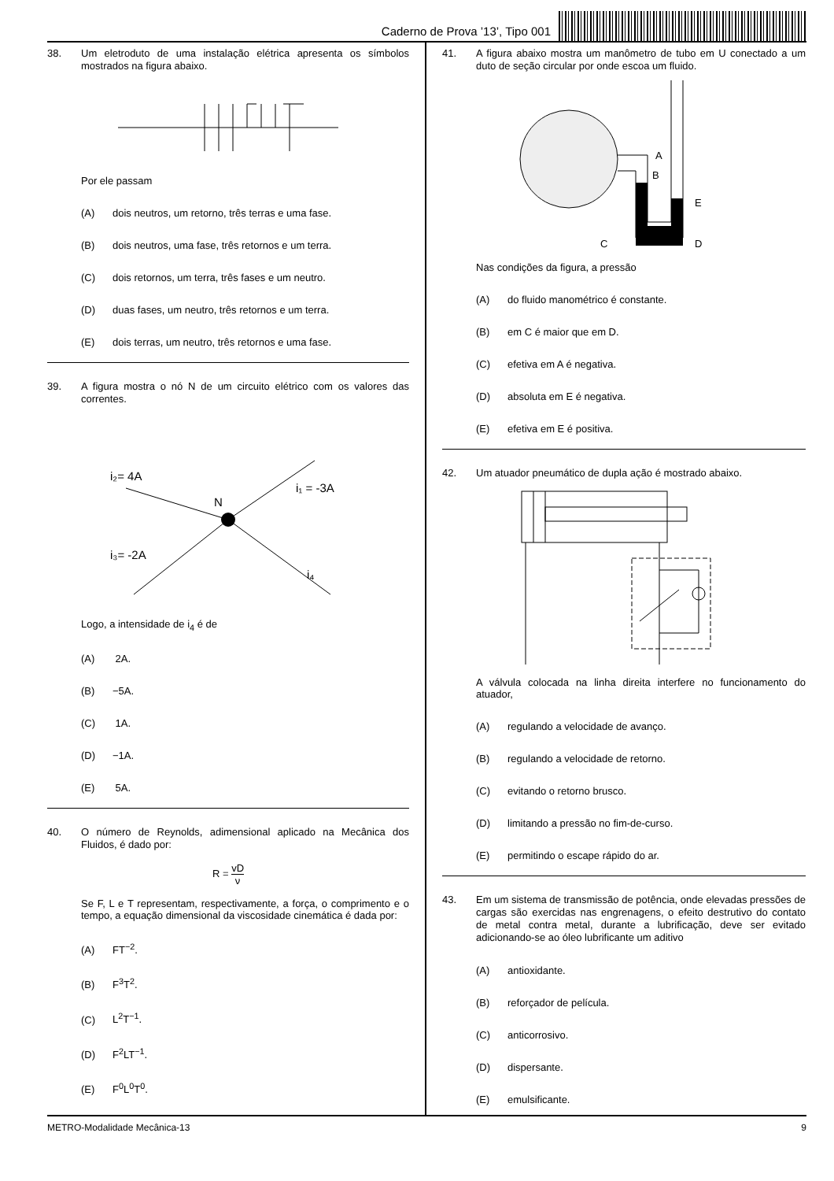Caderno de Prova ’13’, Tipo 001
38. Um eletroduto de uma instalação elétrica apresenta os símbolos mostrados na figura abaixo.
Por ele passam
(A) dois neutros, um retorno, três terras e uma fase.
(B) dois neutros, uma fase, três retornos e um terra.
(C) dois retornos, um terra, três fases e um neutro.
(D) duas fases, um neutro, três retornos e um terra.
(E) dois terras, um neutro, três retornos e uma fase.
39. A figura mostra o nó N de um circuito elétrico com os valores das correntes.
i₂= 4A
N
i₁ = -3A
i₃= -2A
i₄
Logo, a intensidade de i<sub>4</sub> é de
(A) 2A.
(B) −5A.
(C) 1A.
(D) −1A.
(E) 5A.
40. O número de Reynolds, adimensional aplicado na Mecânica dos Fluidos, é dado por:
R = vD ν
Se F, L e T representam, respectivamente, a força, o comprimento e o tempo, a equação dimensional da viscosidade cinemática é dada por:
(A) FT<sup>−2</sup>.
(B) F<sup>3</sup>T<sup>2</sup>.
(C) L<sup>2</sup>T<sup>−1</sup>.
(D) F<sup>2</sup>LT<sup>−1</sup>.
(E) F<sup>0</sup>L<sup>0</sup>T<sup>0</sup>.
41. A figura abaixo mostra um manômetro de tubo em U conectado a um duto de seção circular por onde escoa um fluido.
A
B
E
C
D
Nas condições da figura, a pressão
(A) do fluido manométrico é constante.
(B) em C é maior que em D.
(C) efetiva em A é negativa.
(D) absoluta em E é negativa.
(E) efetiva em E é positiva.
42. Um atuador pneumático de dupla ação é mostrado abaixo.
A válvula colocada na linha direita interfere no funcionamento do atuador,
(A) regulando a velocidade de avanço.
(B) regulando a velocidade de retorno.
(C) evitando o retorno brusco.
(D) limitando a pressão no fim-de-curso.
(E) permitindo o escape rápido do ar.
43. Em um sistema de transmissão de potência, onde elevadas pressões de cargas são exercidas nas engrenagens, o efeito destrutivo do contato de metal contra metal, durante a lubrificação, deve ser evitado adicionando-se ao óleo lubrificante um aditivo
(A) antioxidante.
(B) reforçador de película.
(C) anticorrosivo.
(D) dispersante.
(E) emulsificante.
METRO-Modalidade Mecânica-13 9